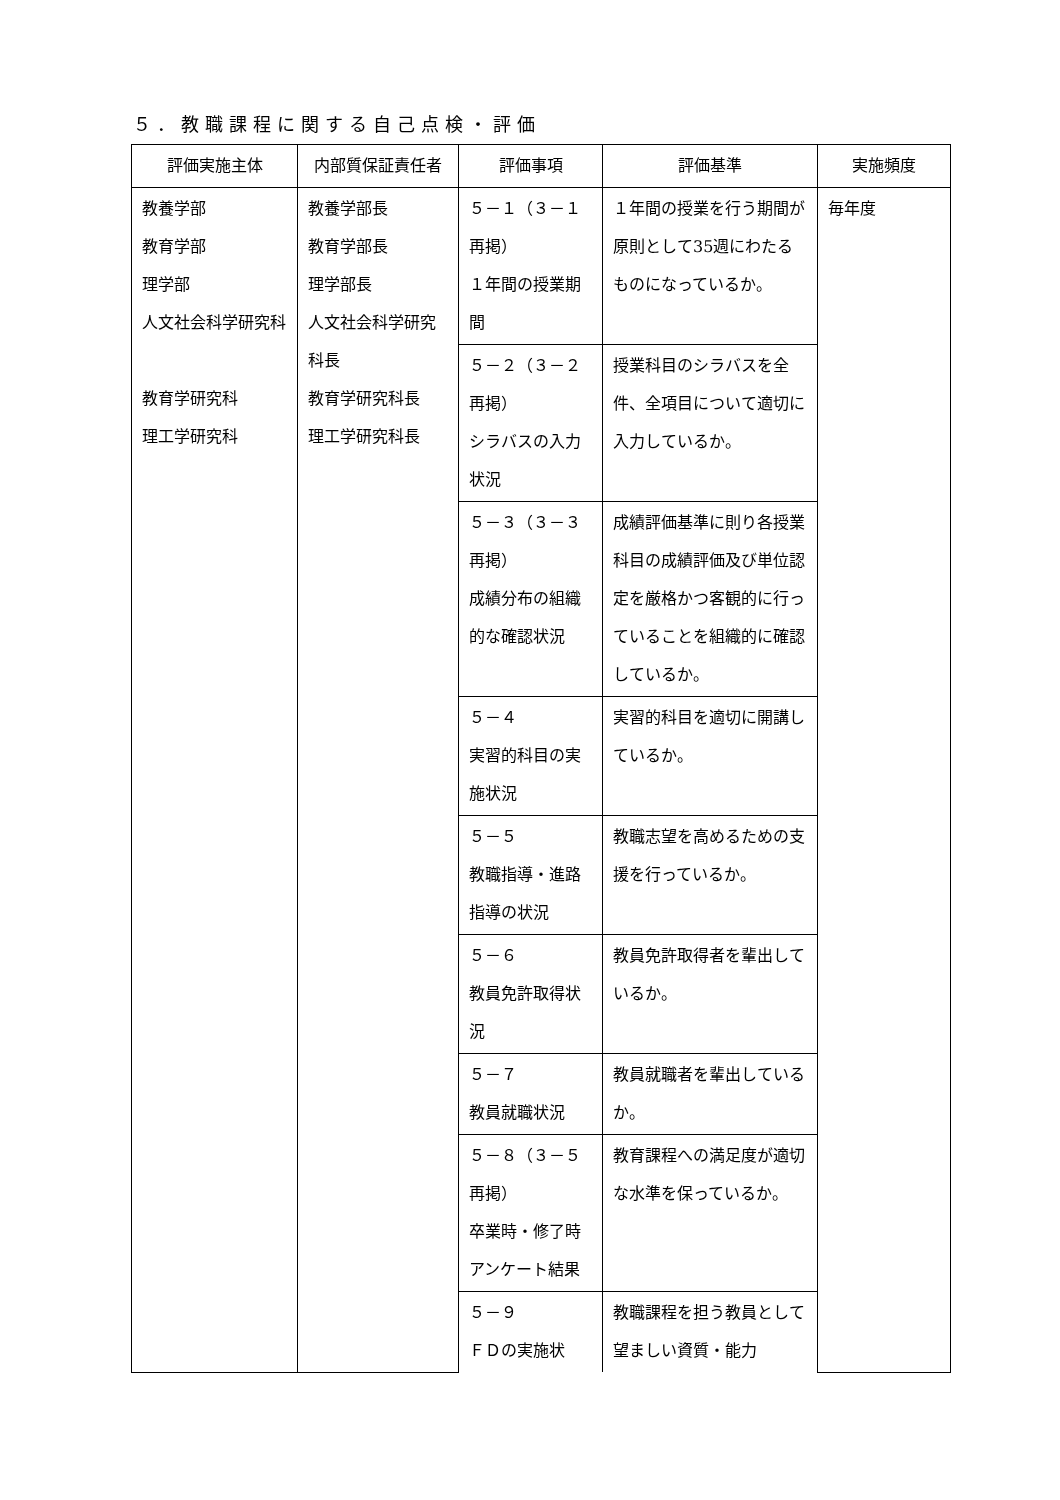５．教職課程に関する自己点検・評価
| 評価実施主体 | 内部質保証責任者 | 評価事項 | 評価基準 | 実施頻度 |
| --- | --- | --- | --- | --- |
| 教養学部 教育学部 理学部 人文社会科学研究科 教育学研究科 理工学研究科 | 教養学部長 教育学部長 理学部長 人文社会科学研究科長 教育学研究科長 理工学研究科長 | ５－１（３－１再掲） １年間の授業期間 | １年間の授業を行う期間が原則として35週にわたるものになっているか。 | 毎年度 |
| | | ５－２（３－２再掲） シラバスの入力状況 | 授業科目のシラバスを全件、全項目について適切に入力しているか。 | |
| | | ５－３（３－３再掲） 成績分布の組織的な確認状況 | 成績評価基準に則り各授業科目の成績評価及び単位認定を厳格かつ客観的に行っていることを組織的に確認しているか。 | |
| | | ５－４ 実習的科目の実施状況 | 実習的科目を適切に開講しているか。 | |
| | | ５－５ 教職指導・進路指導の状況 | 教職志望を高めるための支援を行っているか。 | |
| | | ５－６ 教員免許取得状況 | 教員免許取得者を輩出しているか。 | |
| | | ５－７ 教員就職状況 | 教員就職者を輩出しているか。 | |
| | | ５－８（３－５再掲） 卒業時・修了時アンケート結果 | 教育課程への満足度が適切な水準を保っているか。 | |
| | | ５－９ ＦＤの実施状 | 教職課程を担う教員として望ましい資質・能力 | |